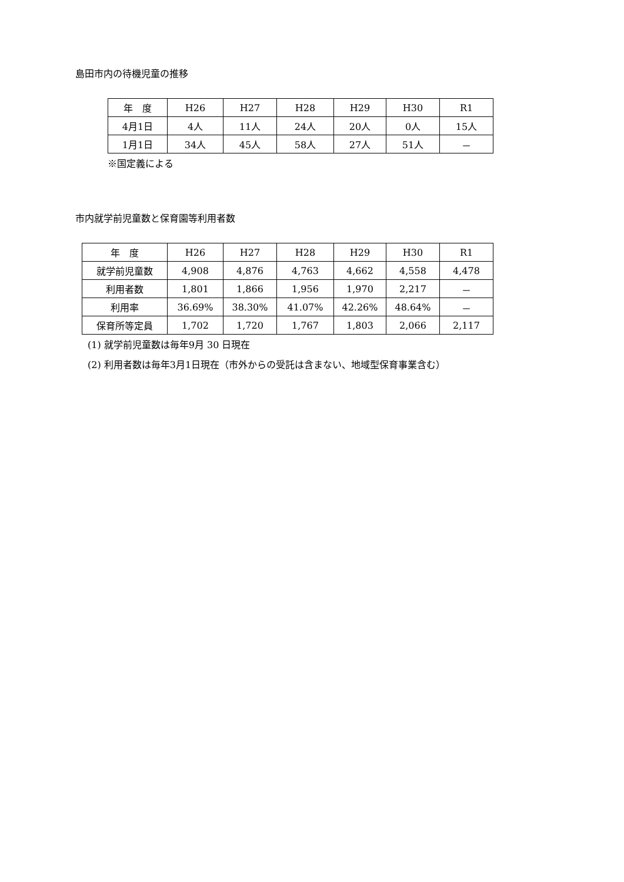島田市内の待機児童の推移
| 年 度 | H26 | H27 | H28 | H29 | H30 | R1 |
| 4月1日 | 4人 | 11人 | 24人 | 20人 | 0人 | 15人 |
| 1月1日 | 34人 | 45人 | 58人 | 27人 | 51人 | － |
※国定義による
市内就学前児童数と保育園等利用者数
| 年 度 | H26 | H27 | H28 | H29 | H30 | R1 |
| 就学前児童数 | 4,908 | 4,876 | 4,763 | 4,662 | 4,558 | 4,478 |
| 利用者数 | 1,801 | 1,866 | 1,956 | 1,970 | 2,217 | － |
| 利用率 | 36.69% | 38.30% | 41.07% | 42.26% | 48.64% | － |
| 保育所等定員 | 1,702 | 1,720 | 1,767 | 1,803 | 2,066 | 2,117 |
(1) 就学前児童数は毎年9月 30 日現在
(2) 利用者数は毎年3月1日現在（市外からの受託は含まない、地域型保育事業含む）